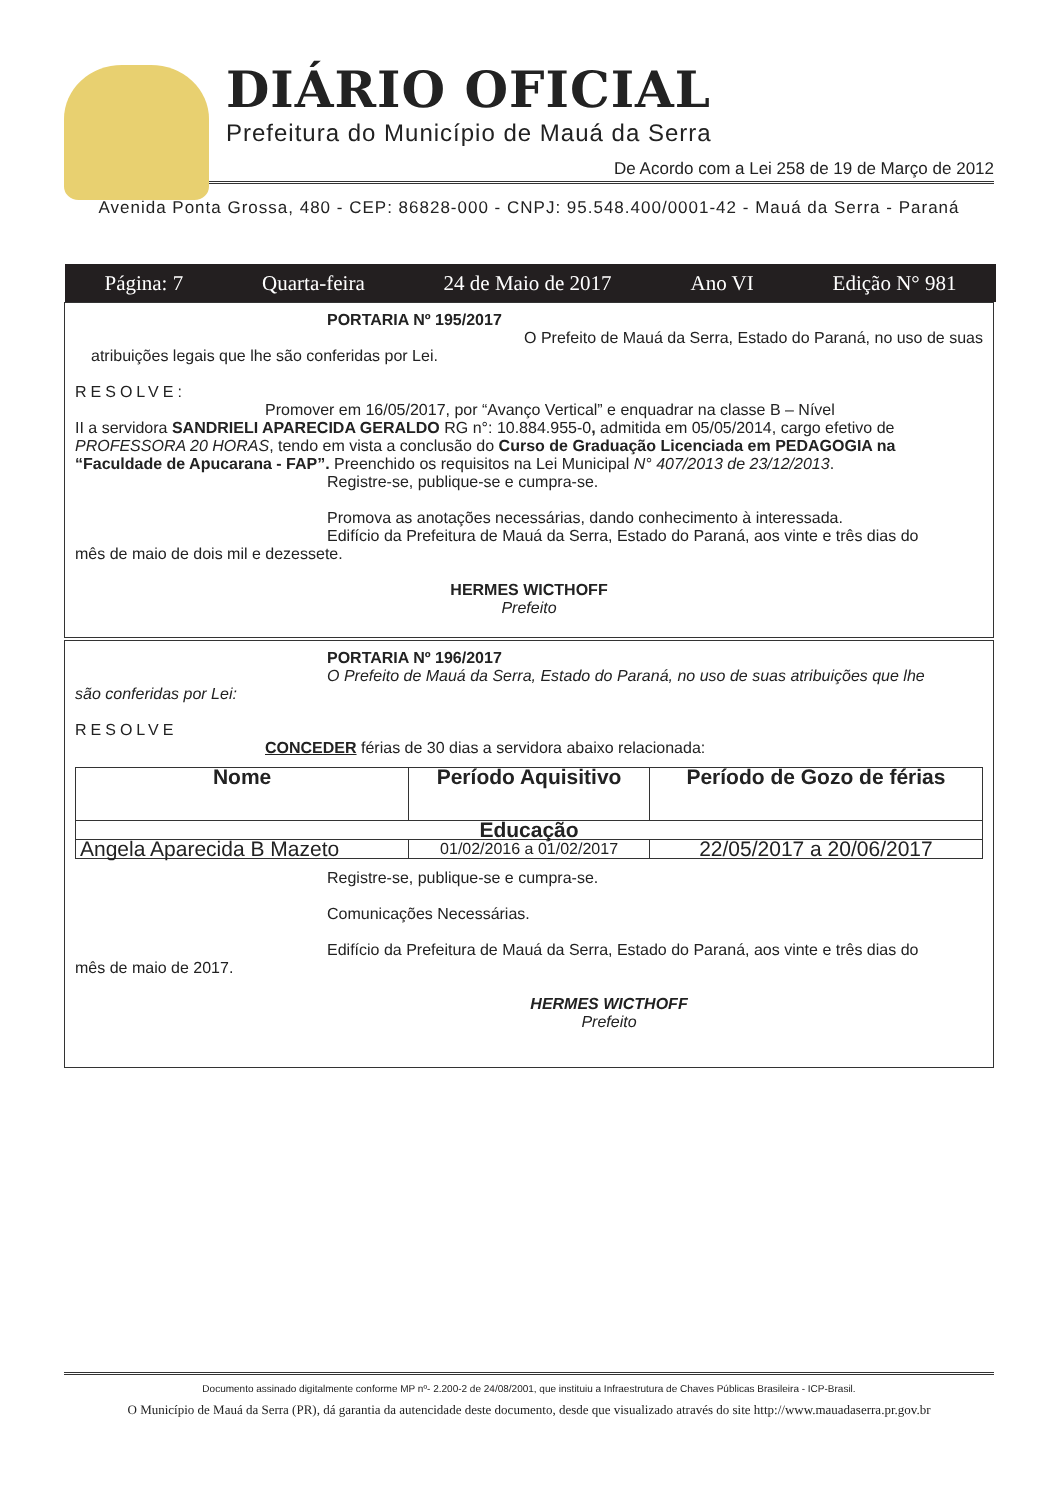DIÁRIO OFICIAL
Prefeitura do Município de Mauá da Serra
De Acordo com a Lei 258 de 19 de Março de 2012
Avenida Ponta Grossa, 480 - CEP: 86828-000 - CNPJ: 95.548.400/0001-42 - Mauá da Serra - Paraná
Página: 7 Quarta-feira 24 de Maio de 2017 Ano VI Edição N° 981
PORTARIA Nº 195/2017
O Prefeito de Mauá da Serra, Estado do Paraná, no uso de suas
atribuições legais que lhe são conferidas por Lei.
RESOLVE:
Promover em 16/05/2017, por “Avanço Vertical” e enquadrar na classe B – Nível
II a servidora SANDRIELI APARECIDA GERALDO RG n°: 10.884.955-0, admitida em 05/05/2014, cargo efetivo de PROFESSORA 20 HORAS, tendo em vista a conclusão do Curso de Graduação Licenciada em PEDAGOGIA na “Faculdade de Apucarana - FAP”. Preenchido os requisitos na Lei Municipal N° 407/2013 de 23/12/2013.
Registre-se, publique-se e cumpra-se.
Promova as anotações necessárias, dando conhecimento à interessada.
Edifício da Prefeitura de Mauá da Serra, Estado do Paraná, aos vinte e três dias do
mês de maio de dois mil e dezessete.
HERMES WICTHOFF
Prefeito
PORTARIA Nº 196/2017
O Prefeito de Mauá da Serra, Estado do Paraná, no uso de suas atribuições que lhe
são conferidas por Lei:
RESOLVE
CONCEDER férias de 30 dias a servidora abaixo relacionada:
| Nome | Período Aquisitivo | Período de Gozo de férias |
| --- | --- | --- |
| Educação | | |
| Angela Aparecida B Mazeto | 01/02/2016 a 01/02/2017 | 22/05/2017 a 20/06/2017 |
Registre-se, publique-se e cumpra-se.
Comunicações Necessárias.
Edifício da Prefeitura de Mauá da Serra, Estado do Paraná, aos vinte e três dias do
mês de maio de 2017.
HERMES WICTHOFF
Prefeito
Documento assinado digitalmente conforme MP nº- 2.200-2 de 24/08/2001, que instituiu a Infraestrutura de Chaves Públicas Brasileira - ICP-Brasil.
O Município de Mauá da Serra (PR), dá garantia da autencidade deste documento, desde que visualizado através do site http://www.mauadaserra.pr.gov.br